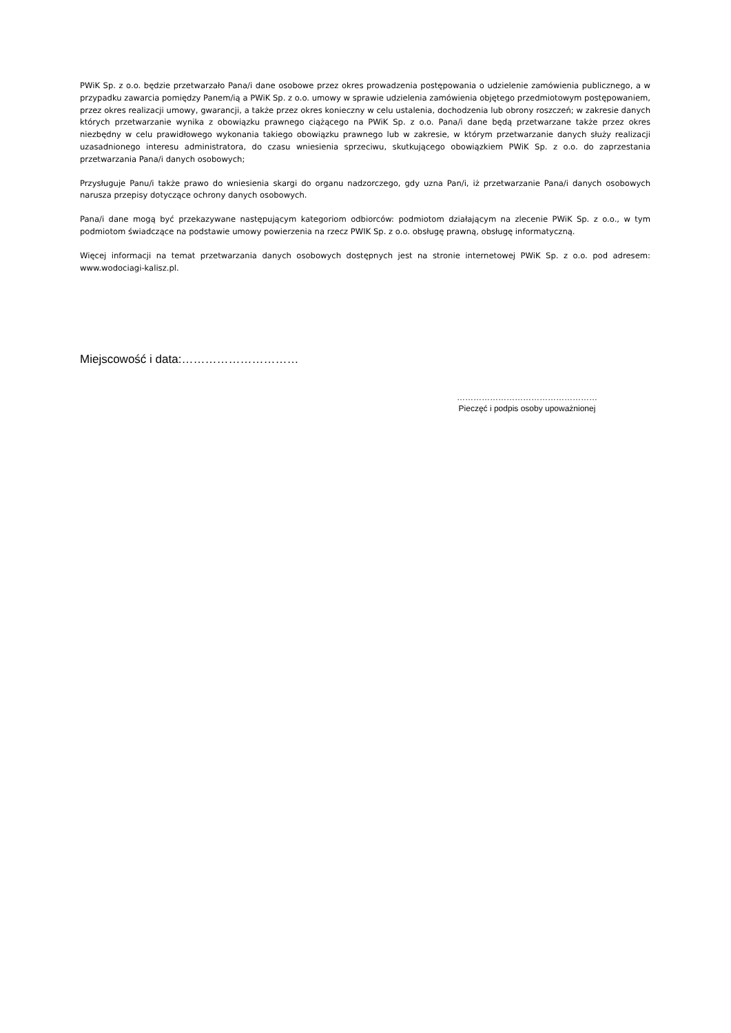PWiK Sp. z o.o. będzie przetwarzało Pana/i dane osobowe przez okres prowadzenia postępowania o udzielenie zamówienia publicznego, a w przypadku zawarcia pomiędzy Panem/ią a PWiK Sp. z o.o. umowy w sprawie udzielenia zamówienia objętego przedmiotowym postępowaniem, przez okres realizacji umowy, gwarancji, a także przez okres konieczny w celu ustalenia, dochodzenia lub obrony roszczeń; w zakresie danych których przetwarzanie wynika z obowiązku prawnego ciążącego na PWiK Sp. z o.o. Pana/i dane będą przetwarzane także przez okres niezbędny w celu prawidłowego wykonania takiego obowiązku prawnego lub w zakresie, w którym przetwarzanie danych służy realizacji uzasadnionego interesu administratora, do czasu wniesienia sprzeciwu, skutkującego obowiązkiem PWiK Sp. z o.o. do zaprzestania przetwarzania Pana/i danych osobowych;
Przysługuje Panu/i także prawo do wniesienia skargi do organu nadzorczego, gdy uzna Pan/i, iż przetwarzanie Pana/i danych osobowych narusza przepisy dotyczące ochrony danych osobowych.
Pana/i dane mogą być przekazywane następującym kategoriom odbiorców: podmiotom działającym na zlecenie PWiK Sp. z o.o., w tym podmiotom świadczące na podstawie umowy powierzenia na rzecz PWIK Sp. z o.o. obsługę prawną, obsługę informatyczną.
Więcej informacji na temat przetwarzania danych osobowych dostępnych jest na stronie internetowej PWiK Sp. z o.o. pod adresem: www.wodociagi-kalisz.pl.
Miejscowość i data:…………………………
……………………………………………
Pieczęć i podpis osoby upoważnionej